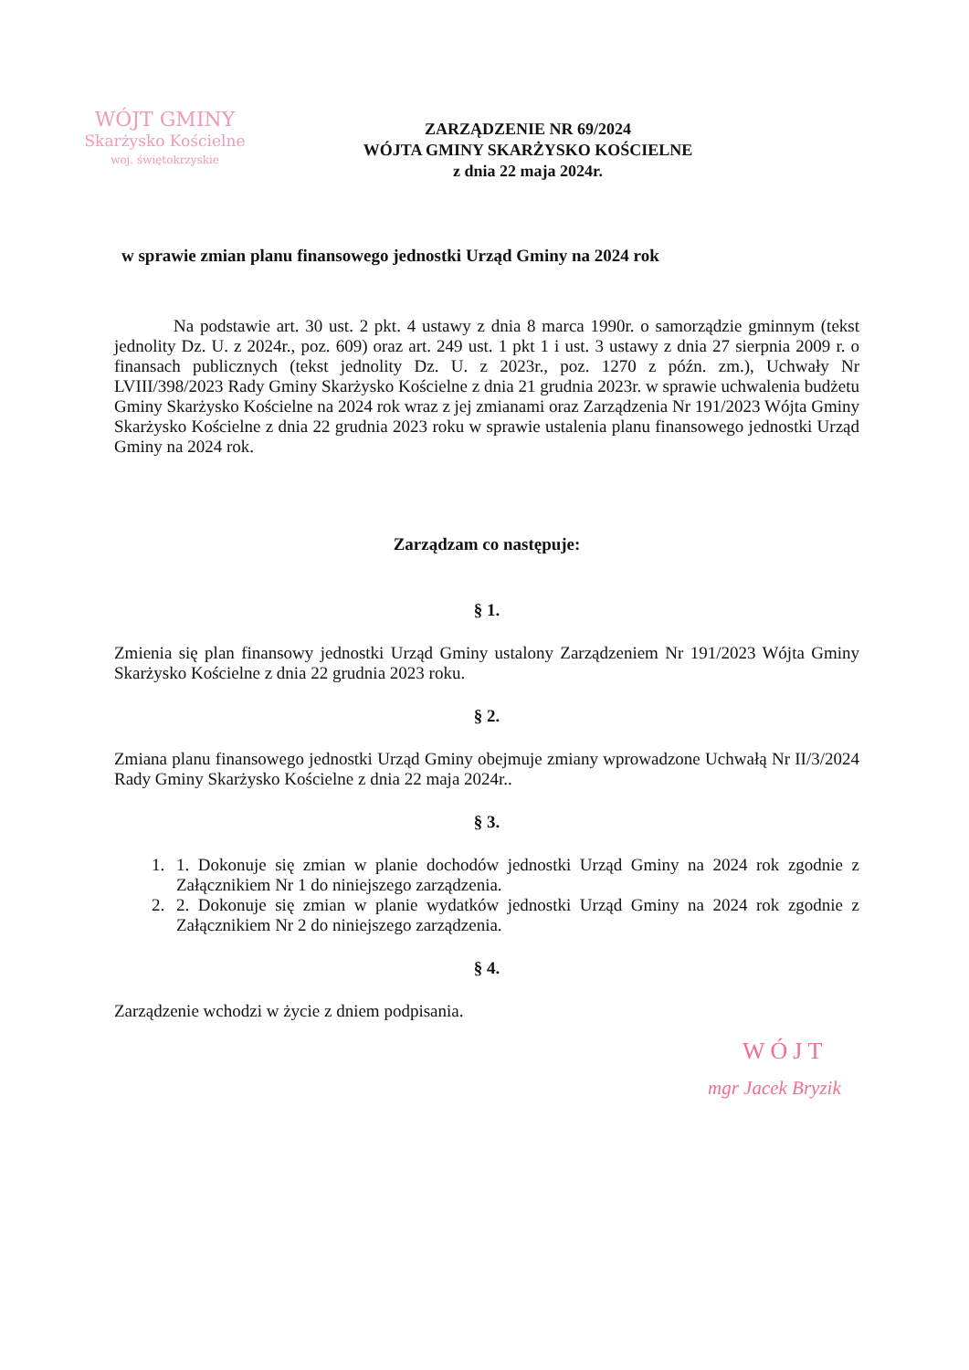WÓJT GMINY
Skarżysko Kościelne
woj. świętokrzyskie
ZARZĄDZENIE NR 69/2024
WÓJTA GMINY SKARŻYSKO KOŚCIELNE
z dnia 22 maja 2024r.
w sprawie zmian planu finansowego jednostki Urząd Gminy na 2024 rok
Na podstawie art. 30 ust. 2 pkt. 4 ustawy z dnia 8 marca 1990r. o samorządzie gminnym (tekst jednolity Dz. U. z 2024r., poz. 609) oraz art. 249 ust. 1 pkt 1 i ust. 3 ustawy z dnia 27 sierpnia 2009 r. o finansach publicznych (tekst jednolity Dz. U. z 2023r., poz. 1270 z późn. zm.), Uchwały Nr LVIII/398/2023 Rady Gminy Skarżysko Kościelne z dnia 21 grudnia 2023r. w sprawie uchwalenia budżetu Gminy Skarżysko Kościelne na 2024 rok wraz z jej zmianami oraz Zarządzenia Nr 191/2023 Wójta Gminy Skarżysko Kościelne z dnia 22 grudnia 2023 roku w sprawie ustalenia planu finansowego jednostki Urząd Gminy na 2024 rok.
Zarządzam co następuje:
§ 1.
Zmienia się plan finansowy jednostki Urząd Gminy ustalony Zarządzeniem Nr 191/2023 Wójta Gminy Skarżysko Kościelne z dnia 22 grudnia 2023 roku.
§ 2.
Zmiana planu finansowego jednostki Urząd Gminy obejmuje zmiany wprowadzone Uchwałą Nr II/3/2024 Rady Gminy Skarżysko Kościelne z dnia 22 maja 2024r..
§ 3.
1. 1. Dokonuje się zmian w planie dochodów jednostki Urząd Gminy na 2024 rok zgodnie z Załącznikiem Nr 1 do niniejszego zarządzenia.
2. 2. Dokonuje się zmian w planie wydatków jednostki Urząd Gminy na 2024 rok zgodnie z Załącznikiem Nr 2 do niniejszego zarządzenia.
§ 4.
Zarządzenie wchodzi w życie z dniem podpisania.
WÓJT
mgr Jacek Bryzik